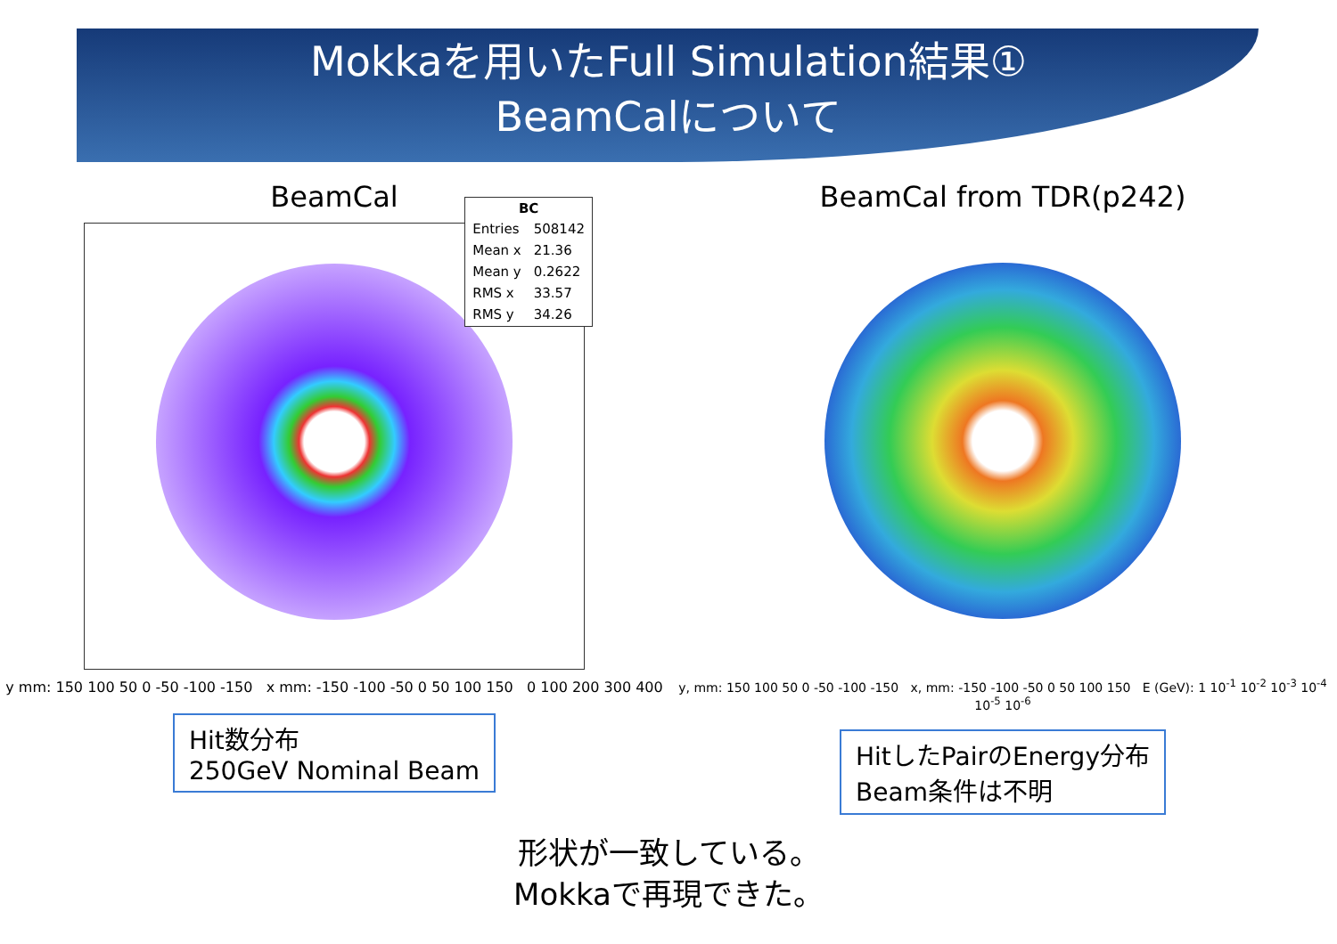Mokkaを用いたFull Simulation結果①
BeamCalについて
BeamCal
| BC | |
| --- | --- |
| Entries | 508142 |
| Mean x | 21.36 |
| Mean y | 0.2622 |
| RMS x | 33.57 |
| RMS y | 34.26 |
y mm: 150 100 50 0 -50 -100 -150 x mm: -150 -100 -50 0 50 100 150 0 100 200 300 400
Hit数分布
250GeV Nominal Beam
BeamCal from TDR(p242)
y, mm: 150 100 50 0 -50 -100 -150 x, mm: -150 -100 -50 0 50 100 150 E (GeV): 1 10<sup>-1</sup> 10<sup>-2</sup> 10<sup>-3</sup> 10<sup>-4</sup> 10<sup>-5</sup> 10<sup>-6</sup>
HitしたPairのEnergy分布
Beam条件は不明
形状が一致している。
Mokkaで再現できた。